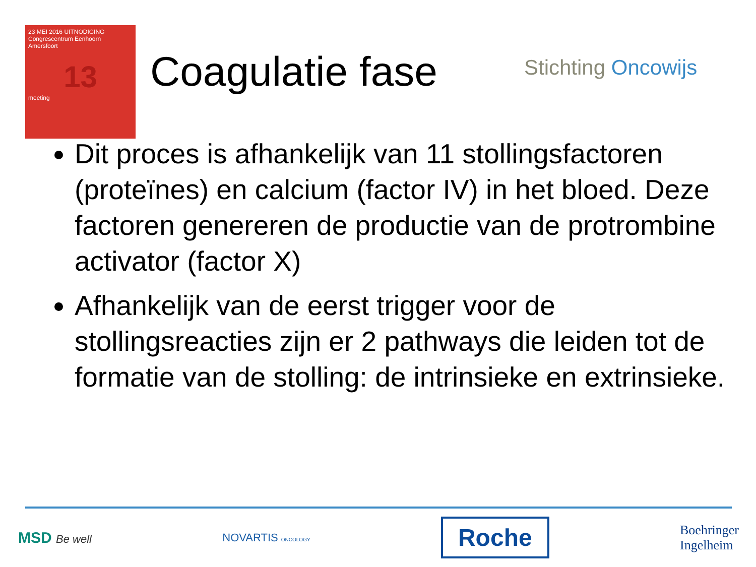23 MEI 2016 UITNODIGING
Congrescentrum Eenhoorn
Amersfoort
13
meeting
Coagulatie fase Stichting Oncowijs
Dit proces is afhankelijk van 11 stollingsfactoren (proteïnes) en calcium (factor IV) in het bloed. Deze factoren genereren de productie van de protrombine activator (factor X)
Afhankelijk van de eerst trigger voor de stollingsreacties zijn er 2 pathways die leiden tot de formatie van de stolling: de intrinsieke en extrinsieke.
MSD Be well NOVARTIS ONCOLOGY
Roche
Boehringer
Ingelheim